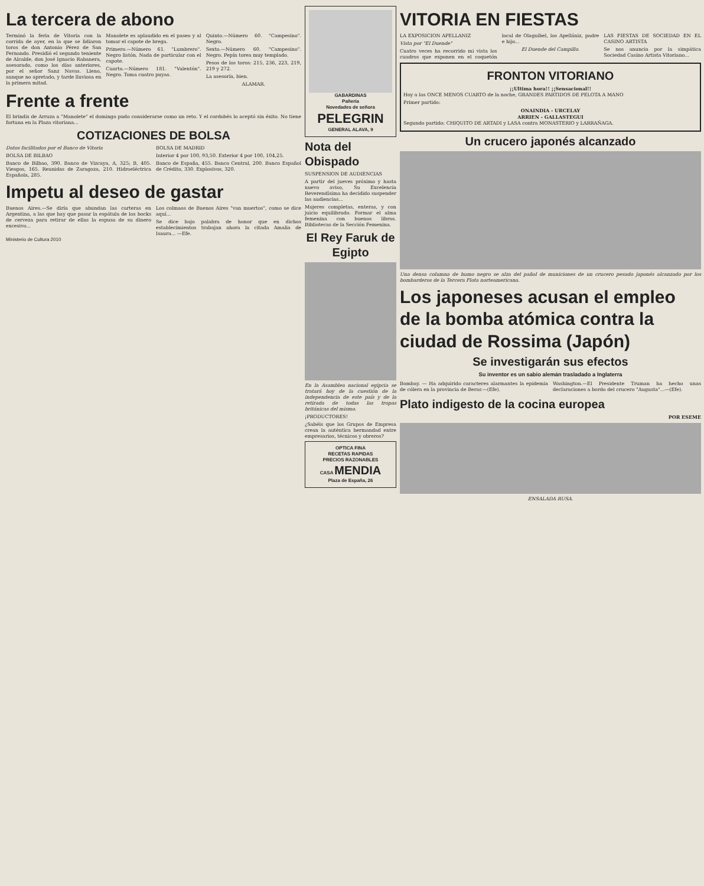La tercera de abono
Terminó la feria de Vitoria con la corrida de ayer, en la que se lidiaron toros de don Antonio Pérez de San Fernando. Presidió el segundo teniente de Alcalde, don José Ignacio Rabanera, asesorado, como los días anteriores, por el señor Sanz Navas. Lleno, aunque no apretado, y tarde lluviosa en la primera mitad.
Manolete es aplaudido en el paseo y al tomar el capote de brega.
Primero.—Número 61. "Lumbrero". Negro listón. Nada de particular con el capote.
Cuarto.—Número 181. "Valentón". Negro. Toma cuatro puyas.
Quinto.—Número 60. "Campesino". Negro.
Sexto.—Número 60. "Campesino". Negro. Pepín torea muy templado.
Pesos de los toros: 215, 236, 223, 219, 219 y 272.
La asesoría, bien.
ALAMAR.
Frente a frente
El brindis de Arruza a "Manolete" el domingo pudo considerarse como un reto. Y el cordobés lo aceptó sin éxito. No tiene fortuna en la Plaza vitoriana...
COTIZACIONES DE BOLSA
Datos facilitados por el Banco de Vitoria
BOLSA DE BILBAO
Banco de Bilbao, 390. Banco de Vizcaya, A, 325; B, 405. Viesgos, 165. Reunidas de Zaragoza, 210. Hidroeléctrica Española, 285.
BOLSA DE MADRID
Interior 4 por 100, 93,50. Exterior 4 por 100, 104,25.
Banco de España, 455. Banco Central, 200. Banco Español de Crédito, 330. Explosivos, 320.
Impetu al deseo de gastar
Buenos Aires.—Se diría que abundan las carteras en Argentina, a las que hay que pasar la espátula de los bocks de cerveza para retirar de ellas la espusa de su dinero excesivo...
Los colmaos de Buenos Aires "van muertos", como se dice aquí...
Se dice bajo palabra de honor que en dichos establecimientos trabajan ahora la citada Amalia de Isaura... —Efe.
Ministerio de Cultura 2010
GABARDINAS
Pañería
Novedades de señora
PELEGRIN
GENERAL ALAVA, 9
Nota del Obispado
SUSPENSION DE AUDIENCIAS
A partir del jueves próximo y hasta nuevo aviso, Su Excelencia Reverendísima ha decidido suspender las audiencias...
Mujeres completas, enteras, y con juicio equilibrado. Formar el alma femenina con buenos libros. Bibliotecas de la Sección Femenina.
El Rey Faruk de Egipto
En la Asamblea nacional egipcia se tratará hoy de la cuestión de la independencia de este país y de la retirada de todas las tropas británicas del mismo.
¡PRODUCTORES!
¿Sabéis que los Grupos de Empresa crean la auténtica hermandad entre empresarios, técnicos y obreros?
OPTICA FINA
RECETAS RAPIDAS
PRECIOS RAZONABLES
CASA MENDIA
Plaza de España, 26
VITORIA EN FIESTAS
LA EXPOSICION APELLANIZ
Vista por "El Duende"
Cuatro veces ha recorrido mi vista los cuadros que exponen en el coquetón local de Olaguíbel, los Apellániz, padre e hijo...
El Duende del Campillo.
LAS FIESTAS DE SOCIEDAD EN EL CASINO ARTISTA
Se nos anuncia por la simpática Sociedad Casino Artista Vitoriano...
FRONTON VITORIANO
¡¡Ultima hora!! ¡¡Sensacional!!
Hoy a las ONCE MENOS CUARTO de la noche, GRANDES PARTIDOS DE PELOTA A MANO
Primer partido:
ONAINDIA - URCELAY
ARRIEN - GALLASTEGUI
Segundo partido: CHIQUITO DE ARTADI y LASA contra MONASTERIO y LARRAÑAGA.
Un crucero japonés alcanzado
Una densa columna de humo negro se alza del pañol de municiones de un crucero pesado japonés alcanzado por los bombarderos de la Tercera Flota norteamericana.
Los japoneses acusan el empleo de la bomba atómica contra la ciudad de Rossima (Japón)
Se investigarán sus efectos
Su inventor es un sabio alemán trasladado a Inglaterra
Bombay. — Ha adquirido caracteres alarmantes la epidemia de cólera en la provincia de Berar.—(Efe).
Washington.—El Presidente Truman ha hecho unas declaraciones a bordo del crucero "Augusta"...—(Efe).
Plato indigesto de la cocina europea
POR ESEME
ENSALADA RUSA.